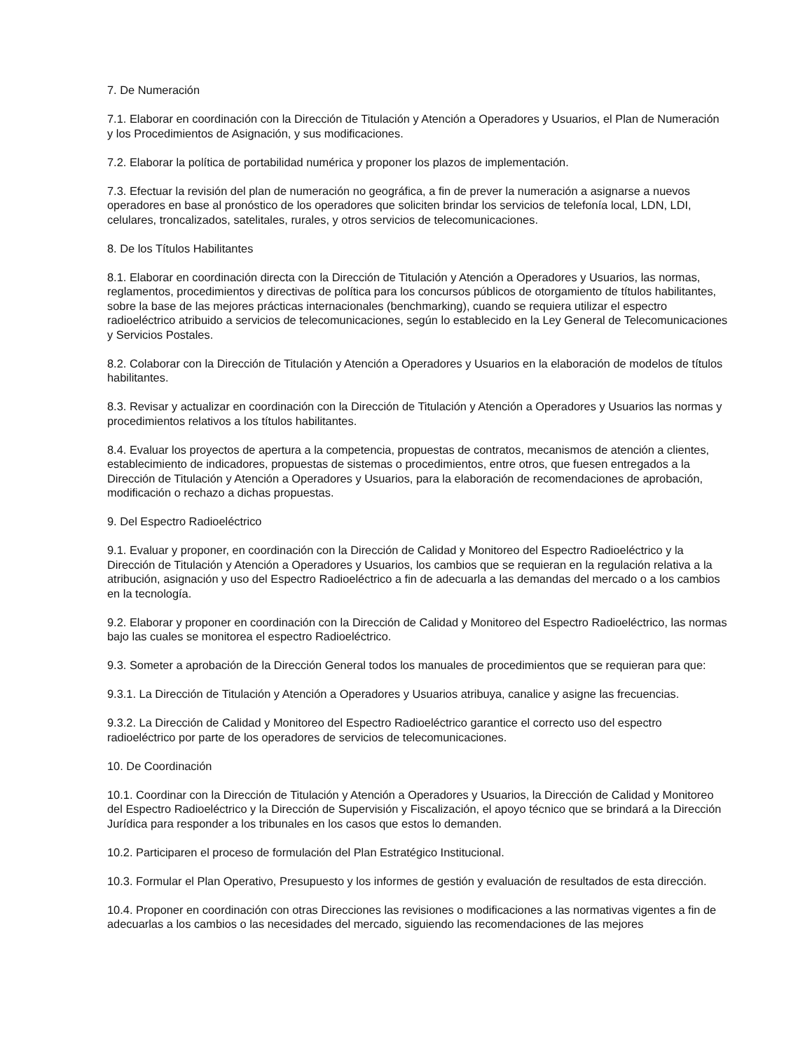7. De Numeración
7.1. Elaborar en coordinación con la Dirección de Titulación y Atención a Operadores y Usuarios, el Plan de Numeración y los Procedimientos de Asignación, y sus modificaciones.
7.2. Elaborar la política de portabilidad numérica y proponer los plazos de implementación.
7.3. Efectuar la revisión del plan de numeración no geográfica, a fin de prever la numeración a asignarse a nuevos operadores en base al pronóstico de los operadores que soliciten brindar los servicios de telefonía local, LDN, LDI, celulares, troncalizados, satelitales, rurales, y otros servicios de telecomunicaciones.
8. De los Títulos Habilitantes
8.1. Elaborar en coordinación directa con la Dirección de Titulación y Atención a Operadores y Usuarios, las normas, reglamentos, procedimientos y directivas de política para los concursos públicos de otorgamiento de títulos habilitantes, sobre la base de las mejores prácticas internacionales (benchmarking), cuando se requiera utilizar el espectro radioeléctrico atribuido a servicios de telecomunicaciones, según lo establecido en la Ley General de Telecomunicaciones y Servicios Postales.
8.2. Colaborar con la Dirección de Titulación y Atención a Operadores y Usuarios en la elaboración de modelos de títulos habilitantes.
8.3. Revisar y actualizar en coordinación con la Dirección de Titulación y Atención a Operadores y Usuarios las normas y procedimientos relativos a los títulos habilitantes.
8.4. Evaluar los proyectos de apertura a la competencia, propuestas de contratos, mecanismos de atención a clientes, establecimiento de indicadores, propuestas de sistemas o procedimientos, entre otros, que fuesen entregados a la Dirección de Titulación y Atención a Operadores y Usuarios, para la elaboración de recomendaciones de aprobación, modificación o rechazo a dichas propuestas.
9. Del Espectro Radioeléctrico
9.1. Evaluar y proponer, en coordinación con la Dirección de Calidad y Monitoreo del Espectro Radioeléctrico y la Dirección de Titulación y Atención a Operadores y Usuarios, los cambios que se requieran en la regulación relativa a la atribución, asignación y uso del Espectro Radioeléctrico a fin de adecuarla a las demandas del mercado o a los cambios en la tecnología.
9.2. Elaborar y proponer en coordinación con la Dirección de Calidad y Monitoreo del Espectro Radioeléctrico, las normas bajo las cuales se monitorea el espectro Radioeléctrico.
9.3. Someter a aprobación de la Dirección General todos los manuales de procedimientos que se requieran para que:
9.3.1. La Dirección de Titulación y Atención a Operadores y Usuarios atribuya, canalice y asigne las frecuencias.
9.3.2. La Dirección de Calidad y Monitoreo del Espectro Radioeléctrico garantice el correcto uso del espectro radioeléctrico por parte de los operadores de servicios de telecomunicaciones.
10. De Coordinación
10.1. Coordinar con la Dirección de Titulación y Atención a Operadores y Usuarios, la Dirección de Calidad y Monitoreo del Espectro Radioeléctrico y la Dirección de Supervisión y Fiscalización, el apoyo técnico que se brindará a la Dirección Jurídica para responder a los tribunales en los casos que estos lo demanden.
10.2. Participaren el proceso de formulación del Plan Estratégico Institucional.
10.3. Formular el Plan Operativo, Presupuesto y los informes de gestión y evaluación de resultados de esta dirección.
10.4. Proponer en coordinación con otras Direcciones las revisiones o modificaciones a las normativas vigentes a fin de adecuarlas a los cambios o las necesidades del mercado, siguiendo las recomendaciones de las mejores